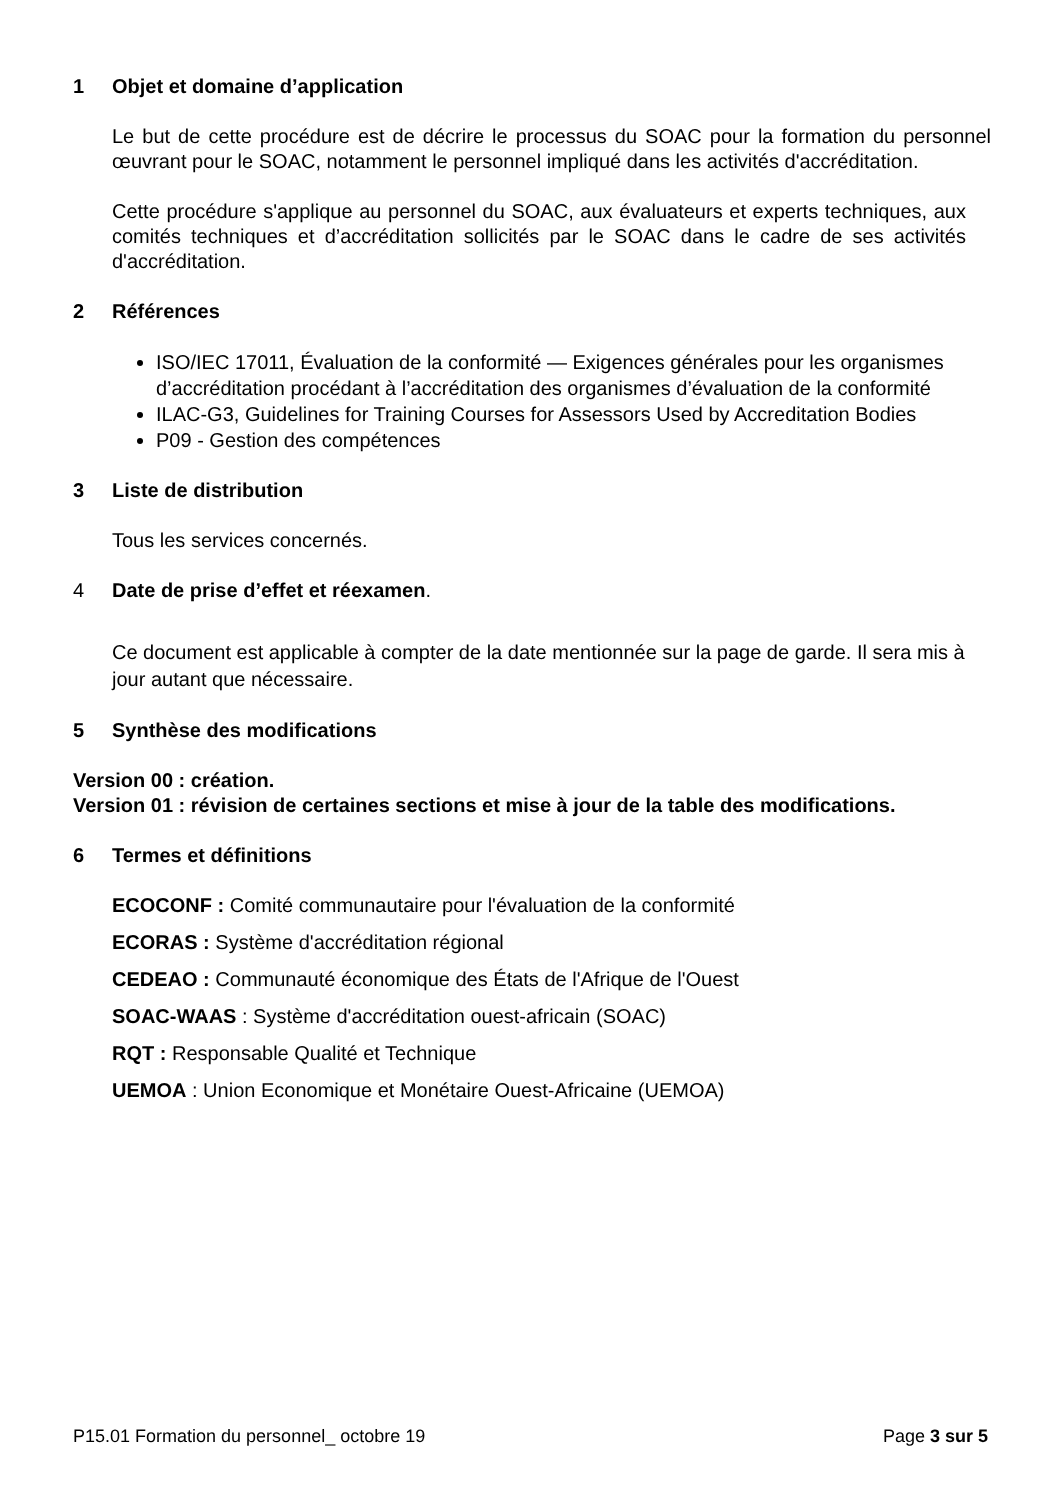1 Objet et domaine d’application
Le but de cette procédure est de décrire le processus du SOAC pour la formation du personnel œuvrant pour le SOAC, notamment le personnel impliqué dans les activités d'accréditation.
Cette procédure s'applique au personnel du SOAC, aux évaluateurs et experts techniques, aux comités techniques et d’accréditation sollicités par le SOAC dans le cadre de ses activités d'accréditation.
2 Références
ISO/IEC 17011, Évaluation de la conformité — Exigences générales pour les organismes d’accréditation procédant à l’accréditation des organismes d’évaluation de la conformité
ILAC-G3, Guidelines for Training Courses for Assessors Used by Accreditation Bodies
P09 - Gestion des compétences
3 Liste de distribution
Tous les services concernés.
4 Date de prise d’effet et réexamen.
Ce document est applicable à compter de la date mentionnée sur la page de garde. Il sera mis à jour autant que nécessaire.
5 Synthèse des modifications
Version 00 : création.
Version 01 : révision de certaines sections et mise à jour de la table des modifications.
6 Termes et définitions
ECOCONF : Comité communautaire pour l'évaluation de la conformité
ECORAS : Système d'accréditation régional
CEDEAO : Communauté économique des États de l'Afrique de l'Ouest
SOAC-WAAS : Système d'accréditation ouest-africain (SOAC)
RQT : Responsable Qualité et Technique
UEMOA : Union Economique et Monétaire Ouest-Africaine (UEMOA)
P15.01 Formation du personnel_ octobre 19 Page 3 sur 5